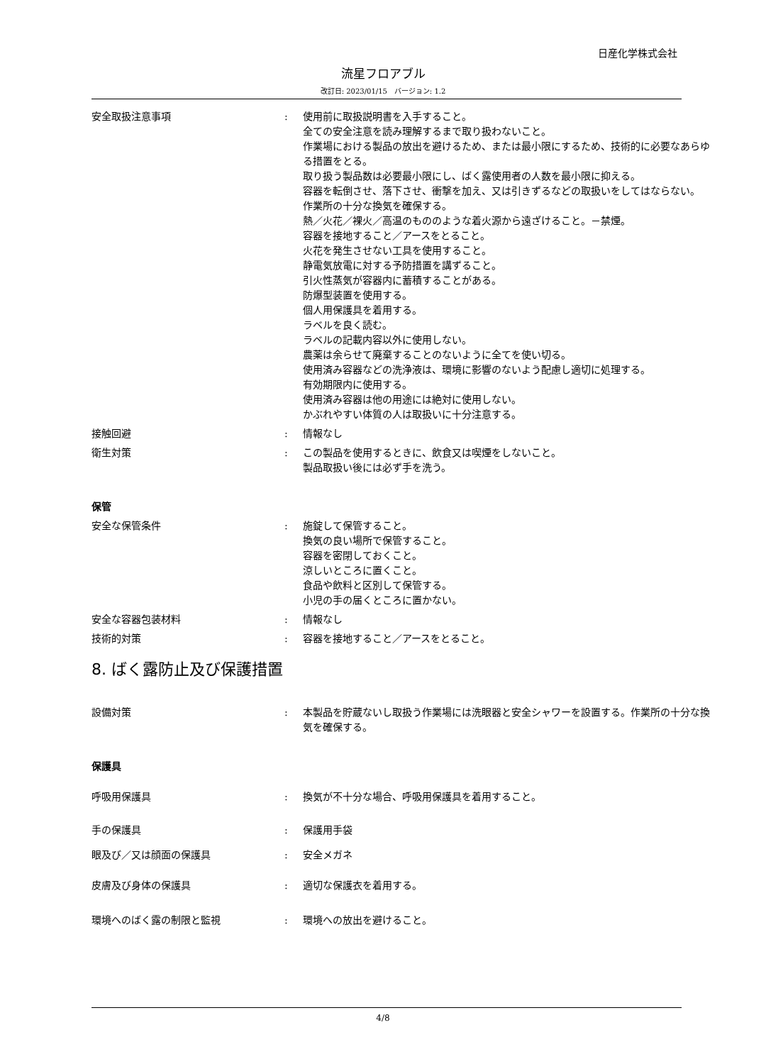日産化学株式会社
流星フロアブル
改訂日: 2023/01/15　バージョン: 1.2
安全取扱注意事項 : 使用前に取扱説明書を入手すること。
全ての安全注意を読み理解するまで取り扱わないこと。
作業場における製品の放出を避けるため、または最小限にするため、技術的に必要なあらゆる措置をとる。
取り扱う製品数は必要最小限にし、ばく露使用者の人数を最小限に抑える。
容器を転倒させ、落下させ、衝撃を加え、又は引きずるなどの取扱いをしてはならない。
作業所の十分な換気を確保する。
熱／火花／裸火／高温のもののような着火源から遠ざけること。－禁煙。
容器を接地すること／アースをとること。
火花を発生させない工具を使用すること。
静電気放電に対する予防措置を講ずること。
引火性蒸気が容器内に蓄積することがある。
防爆型装置を使用する。
個人用保護具を着用する。
ラベルを良く読む。
ラベルの記載内容以外に使用しない。
農薬は余らせて廃棄することのないように全てを使い切る。
使用済み容器などの洗浄液は、環境に影響のないよう配慮し適切に処理する。
有効期限内に使用する。
使用済み容器は他の用途には絶対に使用しない。
かぶれやすい体質の人は取扱いに十分注意する。
接触回避 : 情報なし
衛生対策 : この製品を使用するときに、飲食又は喫煙をしないこと。
製品取扱い後には必ず手を洗う。
保管
安全な保管条件 : 施錠して保管すること。
換気の良い場所で保管すること。
容器を密閉しておくこと。
涼しいところに置くこと。
食品や飲料と区別して保管する。
小児の手の届くところに置かない。
安全な容器包装材料 : 情報なし
技術的対策 : 容器を接地すること／アースをとること。
8. ばく露防止及び保護措置
設備対策 : 本製品を貯蔵ないし取扱う作業場には洗眼器と安全シャワーを設置する。作業所の十分な換気を確保する。
保護具
呼吸用保護具 : 換気が不十分な場合、呼吸用保護具を着用すること。
手の保護具 : 保護用手袋
眼及び／又は顔面の保護具 : 安全メガネ
皮膚及び身体の保護具 : 適切な保護衣を着用する。
環境へのばく露の制限と監視 : 環境への放出を避けること。
4/8